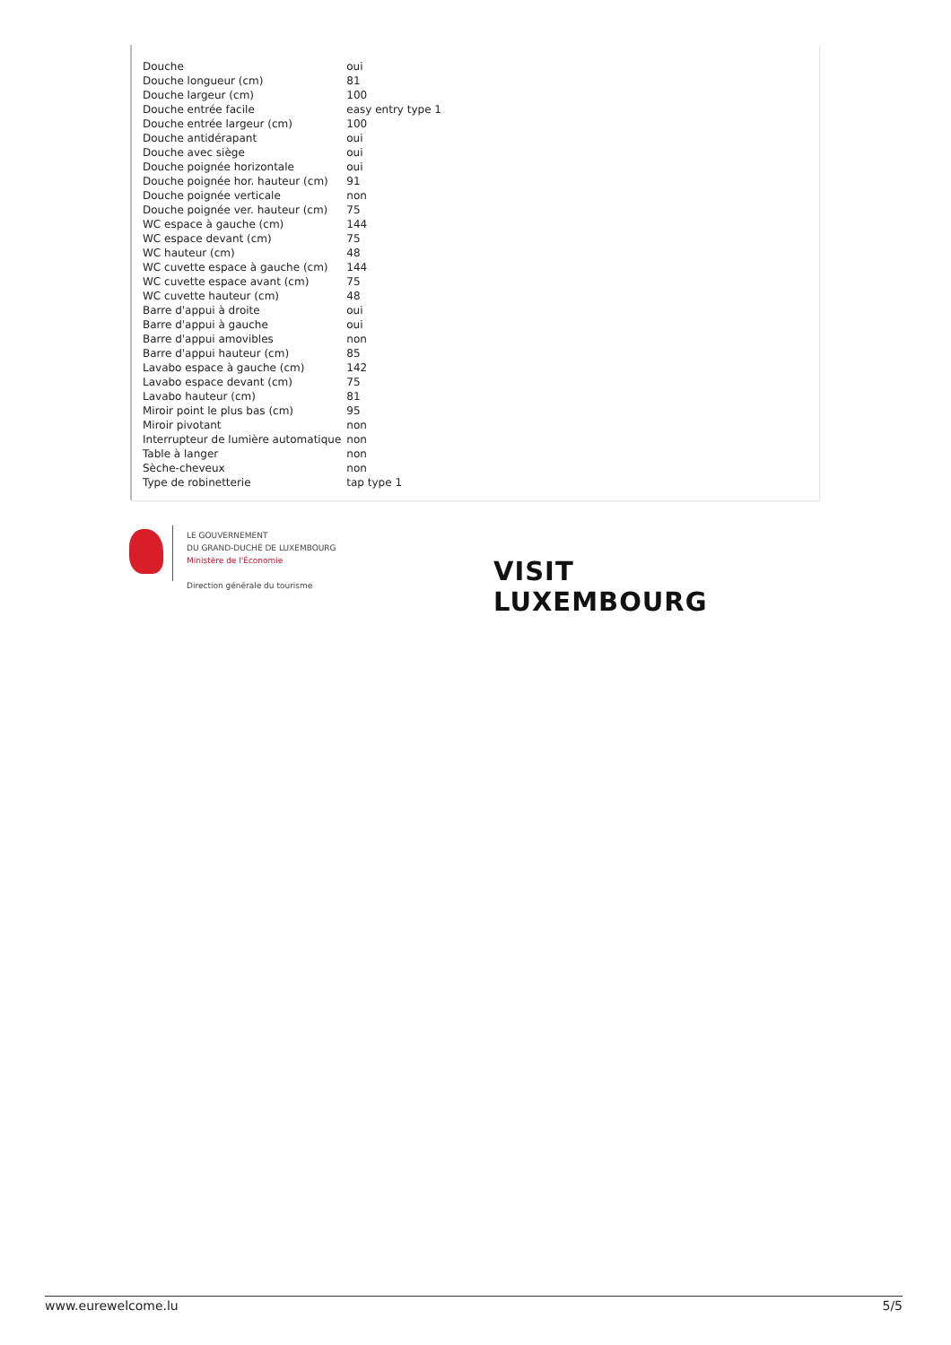| Douche | oui |
| Douche longueur (cm) | 81 |
| Douche largeur (cm) | 100 |
| Douche entrée facile | easy entry type 1 |
| Douche entrée largeur (cm) | 100 |
| Douche antidérapant | oui |
| Douche avec siège | oui |
| Douche poignée horizontale | oui |
| Douche poignée hor. hauteur (cm) | 91 |
| Douche poignée verticale | non |
| Douche poignée ver. hauteur (cm) | 75 |
| WC espace à gauche (cm) | 144 |
| WC espace devant (cm) | 75 |
| WC hauteur (cm) | 48 |
| WC cuvette espace à gauche (cm) | 144 |
| WC cuvette espace avant (cm) | 75 |
| WC cuvette hauteur (cm) | 48 |
| Barre d'appui à droite | oui |
| Barre d'appui à gauche | oui |
| Barre d'appui amovibles | non |
| Barre d'appui hauteur (cm) | 85 |
| Lavabo espace à gauche (cm) | 142 |
| Lavabo espace devant (cm) | 75 |
| Lavabo hauteur (cm) | 81 |
| Miroir point le plus bas (cm) | 95 |
| Miroir pivotant | non |
| Interrupteur de lumière automatique | non |
| Table à langer | non |
| Sèche-cheveux | non |
| Type de robinetterie | tap type 1 |
LE GOUVERNEMENT
DU GRAND-DUCHÉ DE LUXEMBOURG
Ministère de l'Économie
Direction générale du tourisme
VISIT
LUXEMBOURG
www.eurewelcome.lu 5/5